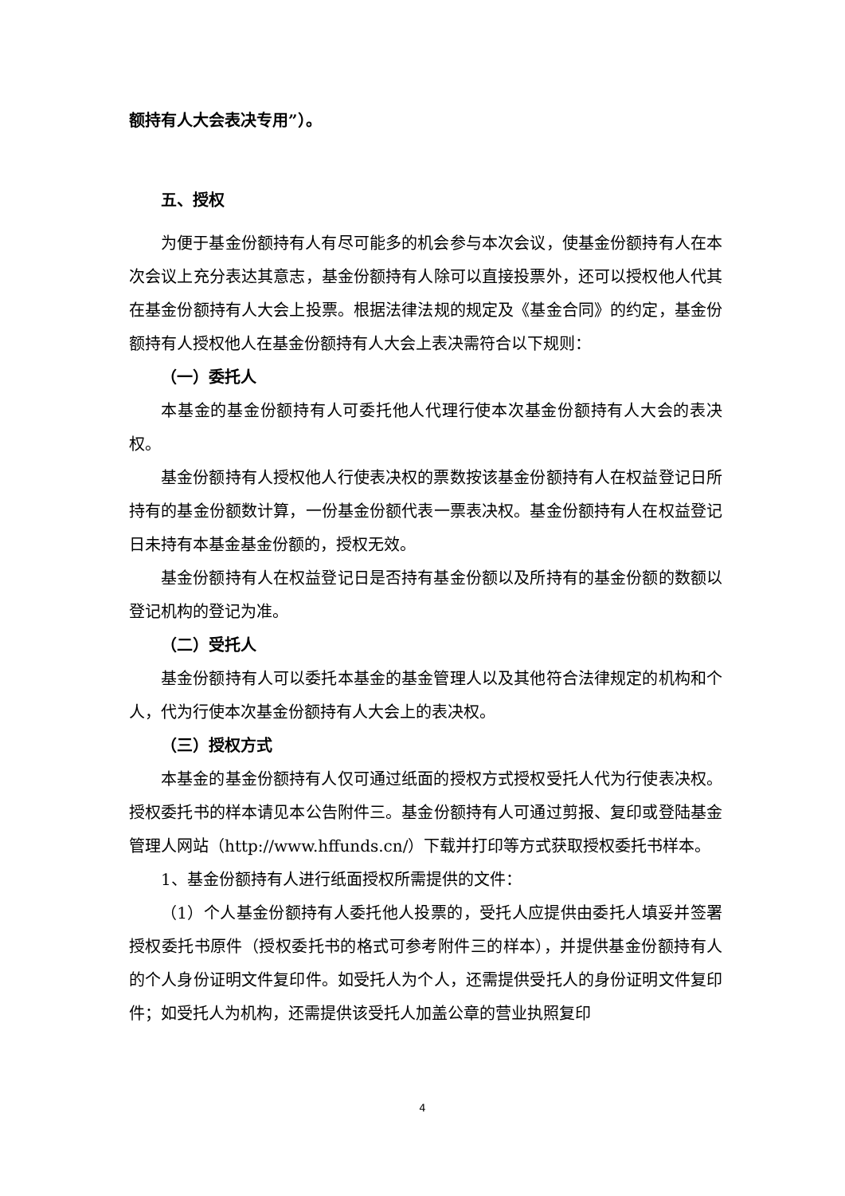额持有人大会表决专用”）。
五、授权
为便于基金份额持有人有尽可能多的机会参与本次会议，使基金份额持有人在本次会议上充分表达其意志，基金份额持有人除可以直接投票外，还可以授权他人代其在基金份额持有人大会上投票。根据法律法规的规定及《基金合同》的约定，基金份额持有人授权他人在基金份额持有人大会上表决需符合以下规则：
（一）委托人
本基金的基金份额持有人可委托他人代理行使本次基金份额持有人大会的表决权。
基金份额持有人授权他人行使表决权的票数按该基金份额持有人在权益登记日所持有的基金份额数计算，一份基金份额代表一票表决权。基金份额持有人在权益登记日未持有本基金基金份额的，授权无效。
基金份额持有人在权益登记日是否持有基金份额以及所持有的基金份额的数额以登记机构的登记为准。
（二）受托人
基金份额持有人可以委托本基金的基金管理人以及其他符合法律规定的机构和个人，代为行使本次基金份额持有人大会上的表决权。
（三）授权方式
本基金的基金份额持有人仅可通过纸面的授权方式授权受托人代为行使表决权。授权委托书的样本请见本公告附件三。基金份额持有人可通过剪报、复印或登陆基金管理人网站（http://www.hffunds.cn/）下载并打印等方式获取授权委托书样本。
1、基金份额持有人进行纸面授权所需提供的文件：
（1）个人基金份额持有人委托他人投票的，受托人应提供由委托人填妥并签署授权委托书原件（授权委托书的格式可参考附件三的样本），并提供基金份额持有人的个人身份证明文件复印件。如受托人为个人，还需提供受托人的身份证明文件复印件；如受托人为机构，还需提供该受托人加盖公章的营业执照复印
4